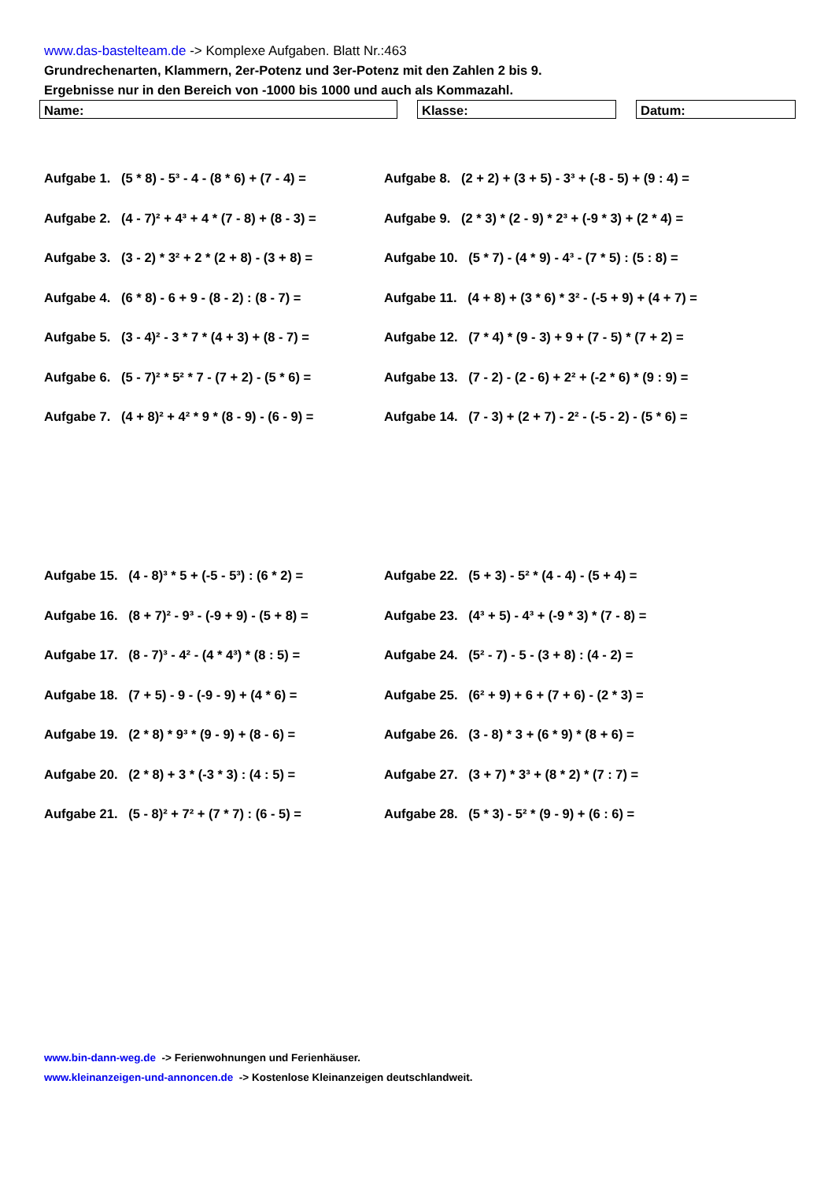www.das-bastelteam.de -> Komplexe Aufgaben. Blatt Nr.:463
Grundrechenarten, Klammern, 2er-Potenz und 3er-Potenz mit den Zahlen 2 bis 9.
Ergebnisse nur in den Bereich von -1000 bis 1000 und auch als Kommazahl.
Name: Klasse: Datum:
Aufgabe 1. (5 * 8) - 5³ - 4 - (8 * 6) + (7 - 4) =
Aufgabe 8. (2 + 2) + (3 + 5) - 3³ + (-8 - 5) + (9 : 4) =
Aufgabe 2. (4 - 7)² + 4³ + 4 * (7 - 8) + (8 - 3) =
Aufgabe 9. (2 * 3) * (2 - 9) * 2³ + (-9 * 3) + (2 * 4) =
Aufgabe 3. (3 - 2) * 3² + 2 * (2 + 8) - (3 + 8) =
Aufgabe 10. (5 * 7) - (4 * 9) - 4³ - (7 * 5) : (5 : 8) =
Aufgabe 4. (6 * 8) - 6 + 9 - (8 - 2) : (8 - 7) =
Aufgabe 11. (4 + 8) + (3 * 6) * 3² - (-5 + 9) + (4 + 7) =
Aufgabe 5. (3 - 4)² - 3 * 7 * (4 + 3) + (8 - 7) =
Aufgabe 12. (7 * 4) * (9 - 3) + 9 + (7 - 5) * (7 + 2) =
Aufgabe 6. (5 - 7)² * 5² * 7 - (7 + 2) - (5 * 6) =
Aufgabe 13. (7 - 2) - (2 - 6) + 2² + (-2 * 6) * (9 : 9) =
Aufgabe 7. (4 + 8)² + 4² * 9 * (8 - 9) - (6 - 9) =
Aufgabe 14. (7 - 3) + (2 + 7) - 2² - (-5 - 2) - (5 * 6) =
Aufgabe 15. (4 - 8)³ * 5 + (-5 - 5³) : (6 * 2) =
Aufgabe 22. (5 + 3) - 5² * (4 - 4) - (5 + 4) =
Aufgabe 16. (8 + 7)² - 9³ - (-9 + 9) - (5 + 8) =
Aufgabe 23. (4³ + 5) - 4³ + (-9 * 3) * (7 - 8) =
Aufgabe 17. (8 - 7)³ - 4² - (4 * 4³) * (8 : 5) =
Aufgabe 24. (5² - 7) - 5 - (3 + 8) : (4 - 2) =
Aufgabe 18. (7 + 5) - 9 - (-9 - 9) + (4 * 6) =
Aufgabe 25. (6² + 9) + 6 + (7 + 6) - (2 * 3) =
Aufgabe 19. (2 * 8) * 9³ * (9 - 9) + (8 - 6) =
Aufgabe 26. (3 - 8) * 3 + (6 * 9) * (8 + 6) =
Aufgabe 20. (2 * 8) + 3 * (-3 * 3) : (4 : 5) =
Aufgabe 27. (3 + 7) * 3³ + (8 * 2) * (7 : 7) =
Aufgabe 21. (5 - 8)² + 7² + (7 * 7) : (6 - 5) =
Aufgabe 28. (5 * 3) - 5² * (9 - 9) + (6 : 6) =
www.bin-dann-weg.de -> Ferienwohnungen und Ferienhäuser.
www.kleinanzeigen-und-annoncen.de -> Kostenlose Kleinanzeigen deutschlandweit.